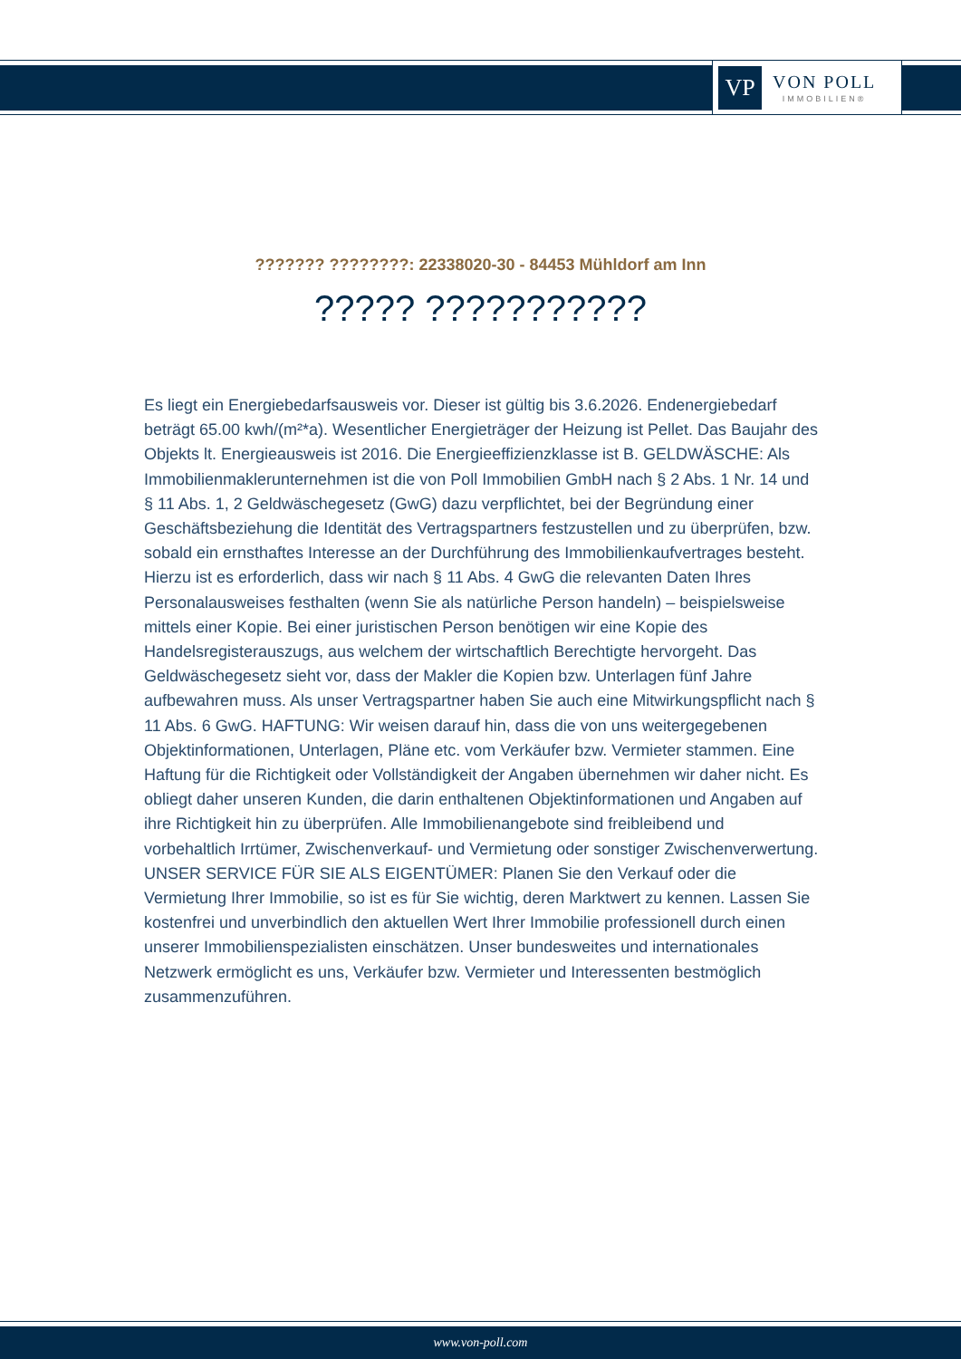VP
VON POLL
IMMOBILIEN®
??????? ????????: 22338020-30 - 84453 Mühldorf am Inn
????? ???????????
Es liegt ein Energiebedarfsausweis vor. Dieser ist gültig bis 3.6.2026. Endenergiebedarf beträgt 65.00 kwh/(m²*a). Wesentlicher Energieträger der Heizung ist Pellet. Das Baujahr des Objekts lt. Energieausweis ist 2016. Die Energieeffizienzklasse ist B. GELDWÄSCHE: Als Immobilienmaklerunternehmen ist die von Poll Immobilien GmbH nach § 2 Abs. 1 Nr. 14 und § 11 Abs. 1, 2 Geldwäschegesetz (GwG) dazu verpflichtet, bei der Begründung einer Geschäftsbeziehung die Identität des Vertragspartners festzustellen und zu überprüfen, bzw. sobald ein ernsthaftes Interesse an der Durchführung des Immobilienkaufvertrages besteht. Hierzu ist es erforderlich, dass wir nach § 11 Abs. 4 GwG die relevanten Daten Ihres Personalausweises festhalten (wenn Sie als natürliche Person handeln) – beispielsweise mittels einer Kopie. Bei einer juristischen Person benötigen wir eine Kopie des Handelsregisterauszugs, aus welchem der wirtschaftlich Berechtigte hervorgeht. Das Geldwäschegesetz sieht vor, dass der Makler die Kopien bzw. Unterlagen fünf Jahre aufbewahren muss. Als unser Vertragspartner haben Sie auch eine Mitwirkungspflicht nach § 11 Abs. 6 GwG. HAFTUNG: Wir weisen darauf hin, dass die von uns weitergegebenen Objektinformationen, Unterlagen, Pläne etc. vom Verkäufer bzw. Vermieter stammen. Eine Haftung für die Richtigkeit oder Vollständigkeit der Angaben übernehmen wir daher nicht. Es obliegt daher unseren Kunden, die darin enthaltenen Objektinformationen und Angaben auf ihre Richtigkeit hin zu überprüfen. Alle Immobilienangebote sind freibleibend und vorbehaltlich Irrtümer, Zwischenverkauf- und Vermietung oder sonstiger Zwischenverwertung. UNSER SERVICE FÜR SIE ALS EIGENTÜMER: Planen Sie den Verkauf oder die Vermietung Ihrer Immobilie, so ist es für Sie wichtig, deren Marktwert zu kennen. Lassen Sie kostenfrei und unverbindlich den aktuellen Wert Ihrer Immobilie professionell durch einen unserer Immobilienspezialisten einschätzen. Unser bundesweites und internationales Netzwerk ermöglicht es uns, Verkäufer bzw. Vermieter und Interessenten bestmöglich zusammenzuführen.
www.von-poll.com